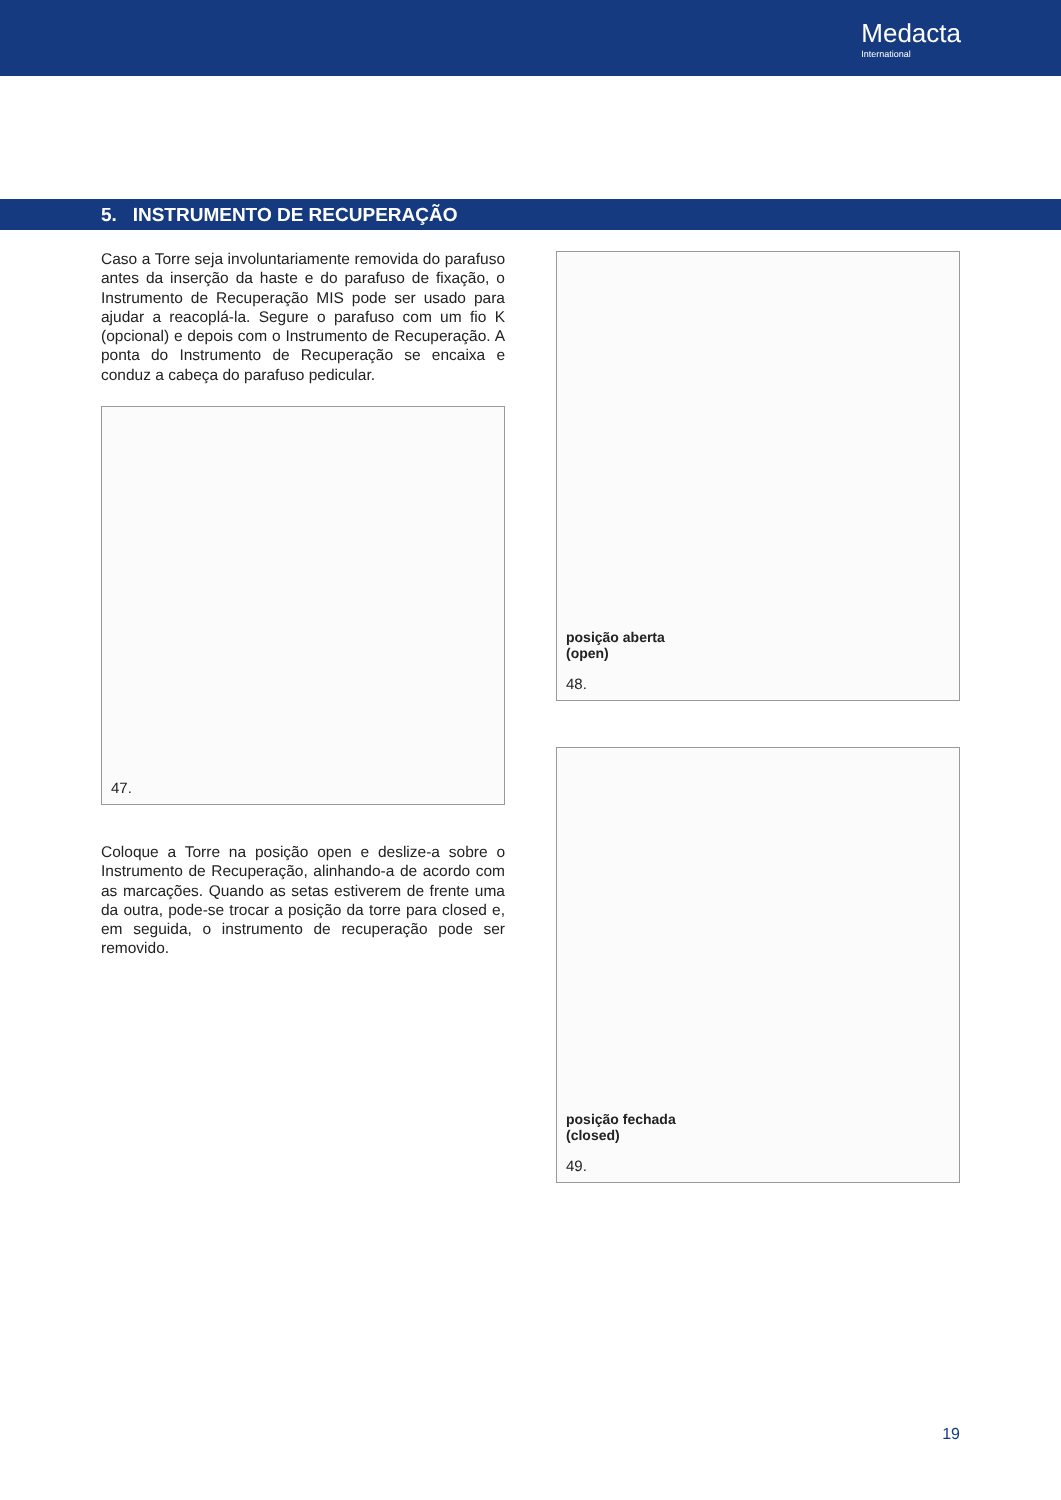Medacta
International
5. INSTRUMENTO DE RECUPERAÇÃO
Caso a Torre seja involuntariamente removida do parafuso antes da inserção da haste e do parafuso de fixação, o Instrumento de Recuperação MIS pode ser usado para ajudar a reacoplá-la. Segure o parafuso com um fio K (opcional) e depois com o Instrumento de Recuperação. A ponta do Instrumento de Recuperação se encaixa e conduz a cabeça do parafuso pedicular.
47.
Coloque a Torre na posição open e deslize-a sobre o Instrumento de Recuperação, alinhando-a de acordo com as marcações. Quando as setas estiverem de frente uma da outra, pode-se trocar a posição da torre para closed e, em seguida, o instrumento de recuperação pode ser removido.
posição aberta
(open)
48.
posição fechada
(closed)
49.
19